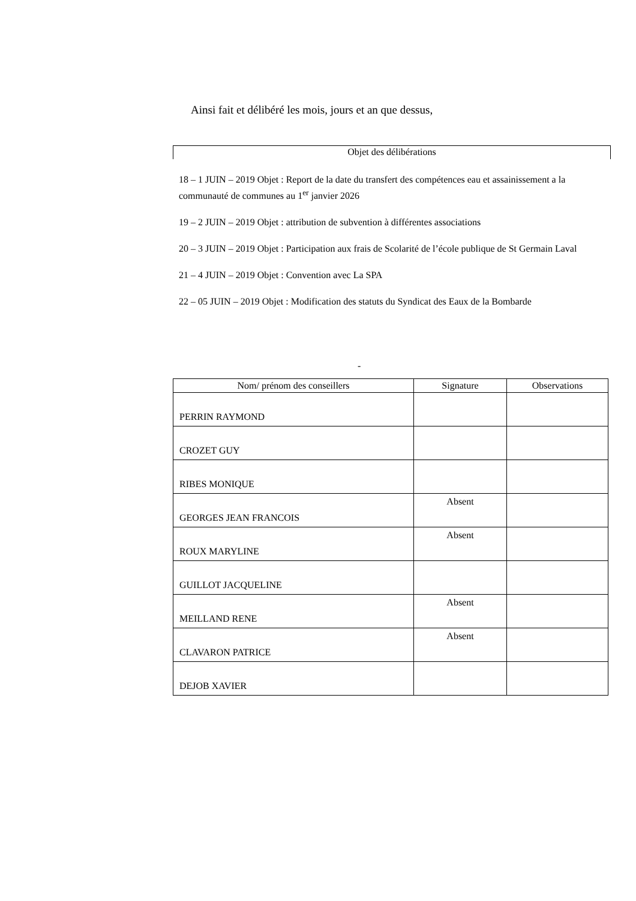Ainsi fait et délibéré les mois, jours et an que dessus,
Objet des délibérations
18 – 1 JUIN – 2019 Objet : Report de la date du transfert des compétences eau et assainissement a la communauté de communes au 1<sup>er</sup> janvier 2026
19 – 2 JUIN – 2019 Objet : attribution de subvention à différentes associations
20 – 3 JUIN – 2019 Objet : Participation aux frais de Scolarité de l’école publique de St Germain Laval
21 – 4 JUIN – 2019 Objet : Convention avec La SPA
22 – 05 JUIN – 2019 Objet : Modification des statuts du Syndicat des Eaux de la Bombarde
-
| Nom/ prénom des conseillers | Signature | Observations |
| --- | --- | --- |
| PERRIN RAYMOND | | |
| CROZET GUY | | |
| RIBES MONIQUE | | |
| GEORGES JEAN FRANCOIS | Absent | |
| ROUX MARYLINE | Absent | |
| GUILLOT JACQUELINE | | |
| MEILLAND RENE | Absent | |
| CLAVARON PATRICE | Absent | |
| DEJOB XAVIER | | |